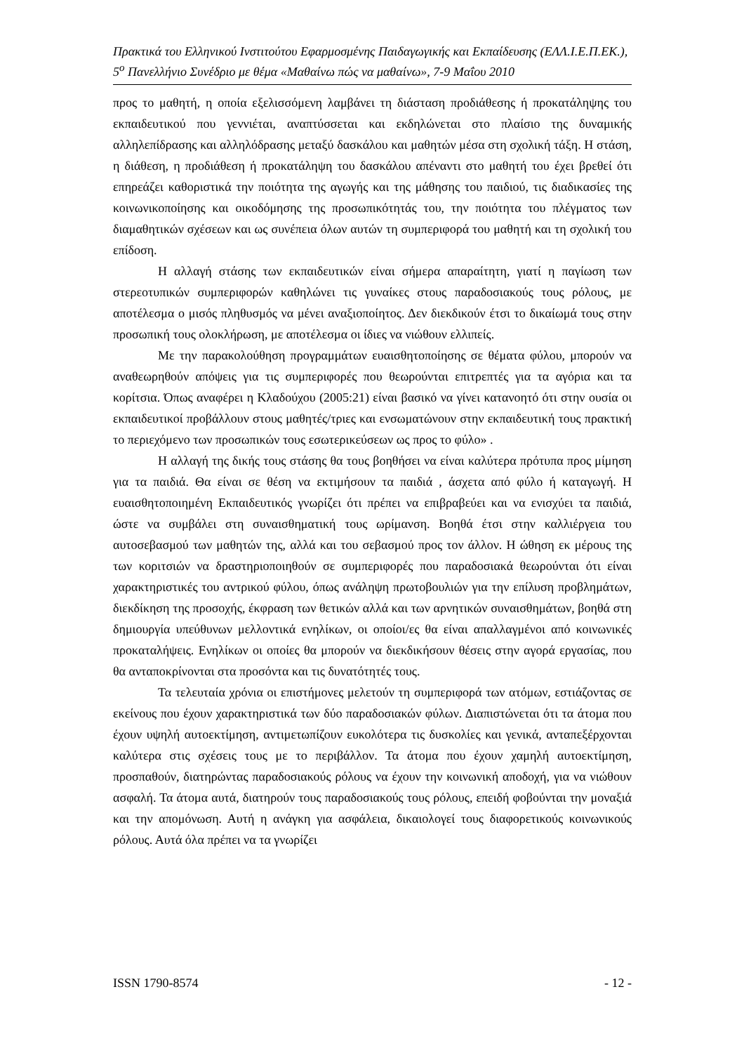Πρακτικά του Ελληνικού Ινστιτούτου Εφαρμοσμένης Παιδαγωγικής και Εκπαίδευσης (ΕΛΛ.Ι.Ε.Π.ΕΚ.), 5<sup>ο</sup> Πανελλήνιο Συνέδριο με θέμα «Μαθαίνω πώς να μαθαίνω», 7-9 Μαΐου 2010
προς το μαθητή, η οποία εξελισσόμενη λαμβάνει τη διάσταση προδιάθεσης ή προκατάληψης του εκπαιδευτικού που γεννιέται, αναπτύσσεται και εκδηλώνεται στο πλαίσιο της δυναμικής αλληλεπίδρασης και αλληλόδρασης μεταξύ δασκάλου και μαθητών μέσα στη σχολική τάξη. Η στάση, η διάθεση, η προδιάθεση ή προκατάληψη του δασκάλου απέναντι στο μαθητή του έχει βρεθεί ότι επηρεάζει καθοριστικά την ποιότητα της αγωγής και της μάθησης του παιδιού, τις διαδικασίες της κοινωνικοποίησης και οικοδόμησης της προσωπικότητάς του, την ποιότητα του πλέγματος των διαμαθητικών σχέσεων και ως συνέπεια όλων αυτών τη συμπεριφορά του μαθητή και τη σχολική του επίδοση.
Η αλλαγή στάσης των εκπαιδευτικών είναι σήμερα απαραίτητη, γιατί η παγίωση των στερεοτυπικών συμπεριφορών καθηλώνει τις γυναίκες στους παραδοσιακούς τους ρόλους, με αποτέλεσμα ο μισός πληθυσμός να μένει αναξιοποίητος. Δεν διεκδικούν έτσι το δικαίωμά τους στην προσωπική τους ολοκλήρωση, με αποτέλεσμα οι ίδιες να νιώθουν ελλιπείς.
Με την παρακολούθηση προγραμμάτων ευαισθητοποίησης σε θέματα φύλου, μπορούν να αναθεωρηθούν απόψεις για τις συμπεριφορές που θεωρούνται επιτρεπτές για τα αγόρια και τα κορίτσια. Όπως αναφέρει η Κλαδούχου (2005:21) είναι βασικό να γίνει κατανοητό ότι στην ουσία οι εκπαιδευτικοί προβάλλουν στους μαθητές/τριες και ενσωματώνουν στην εκπαιδευτική τους πρακτική το περιεχόμενο των προσωπικών τους εσωτερικεύσεων ως προς το φύλο» .
Η αλλαγή της δικής τους στάσης θα τους βοηθήσει να είναι καλύτερα πρότυπα προς μίμηση για τα παιδιά. Θα είναι σε θέση να εκτιμήσουν τα παιδιά , άσχετα από φύλο ή καταγωγή. Η ευαισθητοποιημένη Εκπαιδευτικός γνωρίζει ότι πρέπει να επιβραβεύει και να ενισχύει τα παιδιά, ώστε να συμβάλει στη συναισθηματική τους ωρίμανση. Βοηθά έτσι στην καλλιέργεια του αυτοσεβασμού των μαθητών της, αλλά και του σεβασμού προς τον άλλον. Η ώθηση εκ μέρους της των κοριτσιών να δραστηριοποιηθούν σε συμπεριφορές που παραδοσιακά θεωρούνται ότι είναι χαρακτηριστικές του αντρικού φύλου, όπως ανάληψη πρωτοβουλιών για την επίλυση προβλημάτων, διεκδίκηση της προσοχής, έκφραση των θετικών αλλά και των αρνητικών συναισθημάτων, βοηθά στη δημιουργία υπεύθυνων μελλοντικά ενηλίκων, οι οποίοι/ες θα είναι απαλλαγμένοι από κοινωνικές προκαταλήψεις. Ενηλίκων οι οποίες θα μπορούν να διεκδικήσουν θέσεις στην αγορά εργασίας, που θα ανταποκρίνονται στα προσόντα και τις δυνατότητές τους.
Τα τελευταία χρόνια οι επιστήμονες μελετούν τη συμπεριφορά των ατόμων, εστιάζοντας σε εκείνους που έχουν χαρακτηριστικά των δύο παραδοσιακών φύλων. Διαπιστώνεται ότι τα άτομα που έχουν υψηλή αυτοεκτίμηση, αντιμετωπίζουν ευκολότερα τις δυσκολίες και γενικά, ανταπεξέρχονται καλύτερα στις σχέσεις τους με το περιβάλλον. Τα άτομα που έχουν χαμηλή αυτοεκτίμηση, προσπαθούν, διατηρώντας παραδοσιακούς ρόλους να έχουν την κοινωνική αποδοχή, για να νιώθουν ασφαλή. Τα άτομα αυτά, διατηρούν τους παραδοσιακούς τους ρόλους, επειδή φοβούνται την μοναξιά και την απομόνωση. Αυτή η ανάγκη για ασφάλεια, δικαιολογεί τους διαφορετικούς κοινωνικούς ρόλους. Αυτά όλα πρέπει να τα γνωρίζει
ISSN 1790-8574 - 12 -